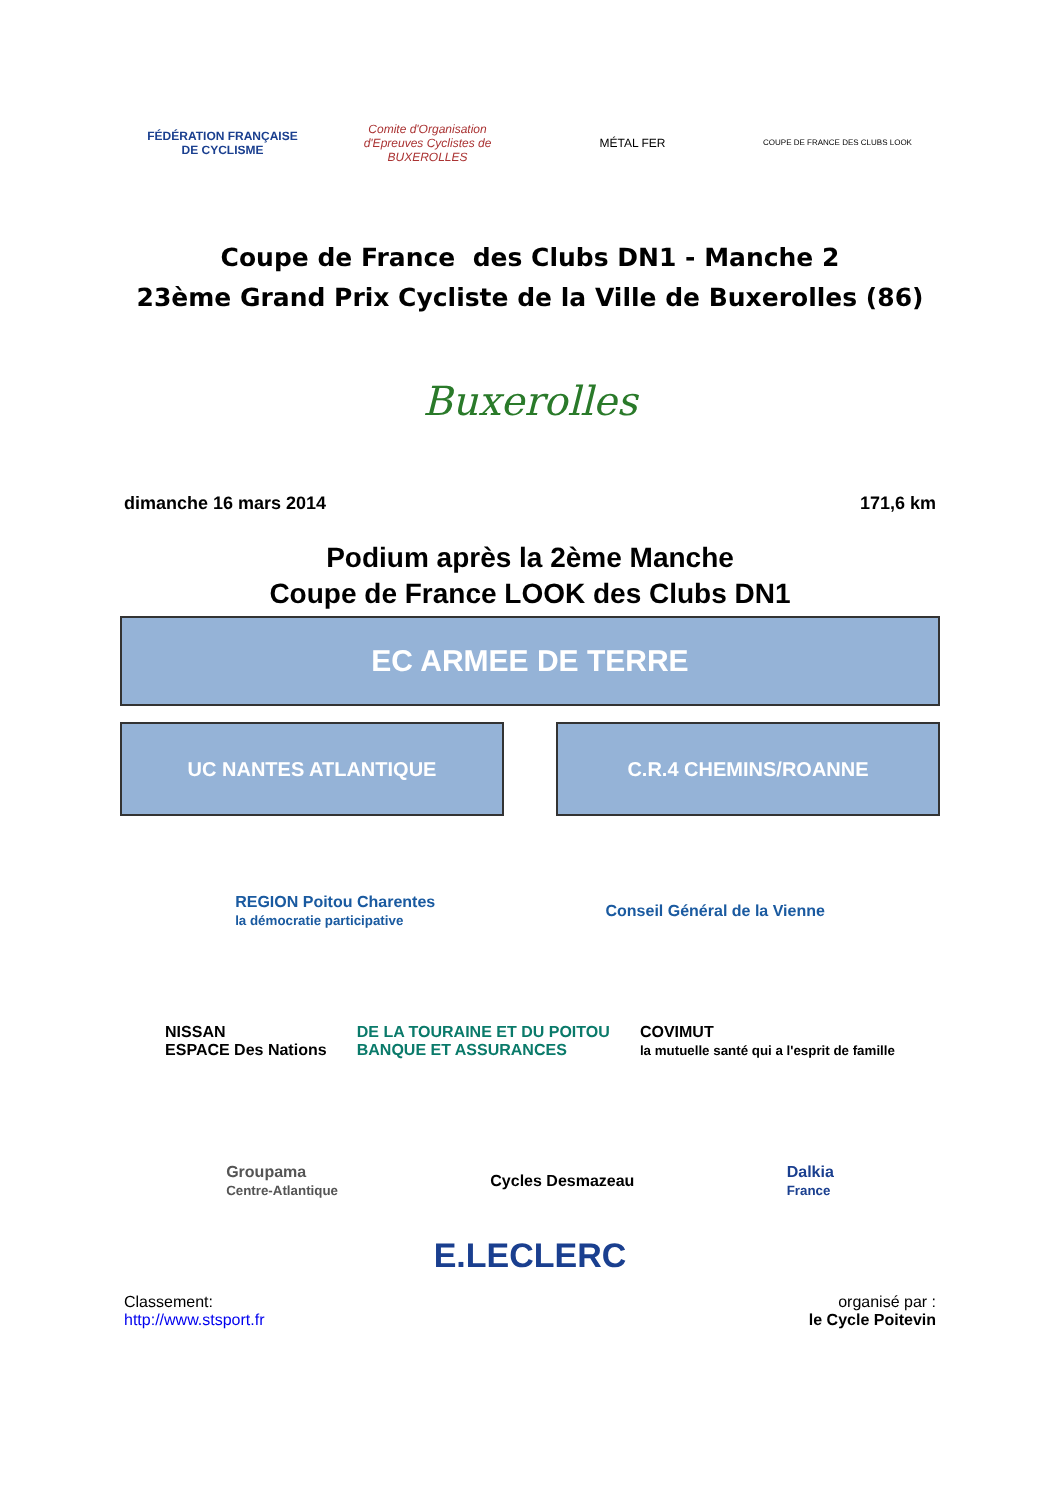FÉDÉRATION FRANÇAISE DE CYCLISME
Comite d'Organisation d'Epreuves Cyclistes de BUXEROLLES
MÉTAL FER
COUPE DE FRANCE DES CLUBS LOOK
Coupe de France des Clubs DN1 - Manche 2
23ème Grand Prix Cycliste de la Ville de Buxerolles (86)
Buxerolles
dimanche 16 mars 2014 171,6 km
Podium après la 2ème Manche
Coupe de France LOOK des Clubs DN1
EC ARMEE DE TERRE
UC NANTES ATLANTIQUE C.R.4 CHEMINS/ROANNE
REGION Poitou Charentes
la démocratie participative Conseil Général de la Vienne
NISSAN
ESPACE Des Nations DE LA TOURAINE ET DU POITOU
BANQUE ET ASSURANCES COVIMUT
la mutuelle santé qui a l'esprit de famille
Groupama
Centre-Atlantique Cycles Desmazeau Dalkia
France
E.LECLERC
Classement:
http://www.stsport.fr organisé par :
le Cycle Poitevin